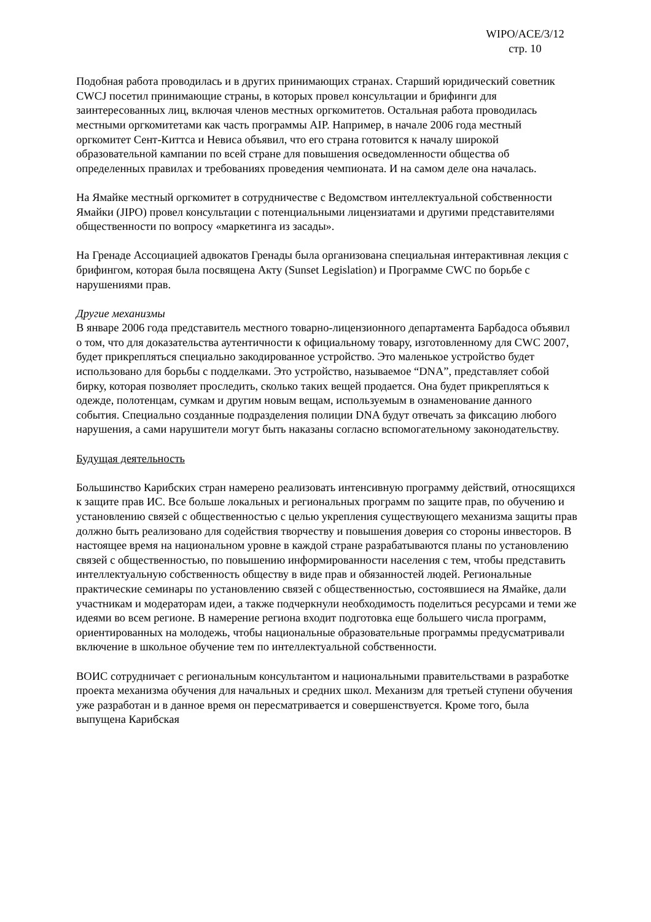WIPO/ACE/3/12
стр. 10
Подобная работа проводилась и в других принимающих странах. Старший юридический советник CWCJ посетил принимающие страны, в которых провел консультации и брифинги для заинтересованных лиц, включая членов местных оргкомитетов. Остальная работа проводилась местными оргкомитетами как часть программы AIP. Например, в начале 2006 года местный оргкомитет Сент-Киттса и Невиса объявил, что его страна готовится к началу широкой образовательной кампании по всей стране для повышения осведомленности общества об определенных правилах и требованиях проведения чемпионата. И на самом деле она началась.
На Ямайке местный оргкомитет в сотрудничестве с Ведомством интеллектуальной собственности Ямайки (JIPO) провел консультации с потенциальными лицензиатами и другими представителями общественности по вопросу «маркетинга из засады».
На Гренаде Ассоциацией адвокатов Гренады была организована специальная интерактивная лекция с брифингом, которая была посвящена Акту (Sunset Legislation) и Программе CWC по борьбе с нарушениями прав.
Другие механизмы
В январе 2006 года представитель местного товарно-лицензионного департамента Барбадоса объявил о том, что для доказательства аутентичности к официальному товару, изготовленному для CWC 2007, будет прикрепляться специально закодированное устройство. Это маленькое устройство будет использовано для борьбы с подделками. Это устройство, называемое “DNA”, представляет собой бирку, которая позволяет проследить, сколько таких вещей продается. Она будет прикрепляться к одежде, полотенцам, сумкам и другим новым вещам, используемым в ознаменование данного события. Специально созданные подразделения полиции DNA будут отвечать за фиксацию любого нарушения, а сами нарушители могут быть наказаны согласно вспомогательному законодательству.
Будущая деятельность
Большинство Карибских стран намерено реализовать интенсивную программу действий, относящихся к защите прав ИС. Все больше локальных и региональных программ по защите прав, по обучению и установлению связей с общественностью с целью укрепления существующего механизма защиты прав должно быть реализовано для содействия творчеству и повышения доверия со стороны инвесторов. В настоящее время на национальном уровне в каждой стране разрабатываются планы по установлению связей с общественностью, по повышению информированности населения с тем, чтобы представить интеллектуальную собственность обществу в виде прав и обязанностей людей. Региональные практические семинары по установлению связей с общественностью, состоявшиеся на Ямайке, дали участникам и модераторам идеи, а также подчеркнули необходимость поделиться ресурсами и теми же идеями во всем регионе. В намерение региона входит подготовка еще большего числа программ, ориентированных на молодежь, чтобы национальные образовательные программы предусматривали включение в школьное обучение тем по интеллектуальной собственности.
ВОИС сотрудничает с региональным консультантом и национальными правительствами в разработке проекта механизма обучения для начальных и средних школ. Механизм для третьей ступени обучения уже разработан и в данное время он пересматривается и совершенствуется. Кроме того, была выпущена Карибская